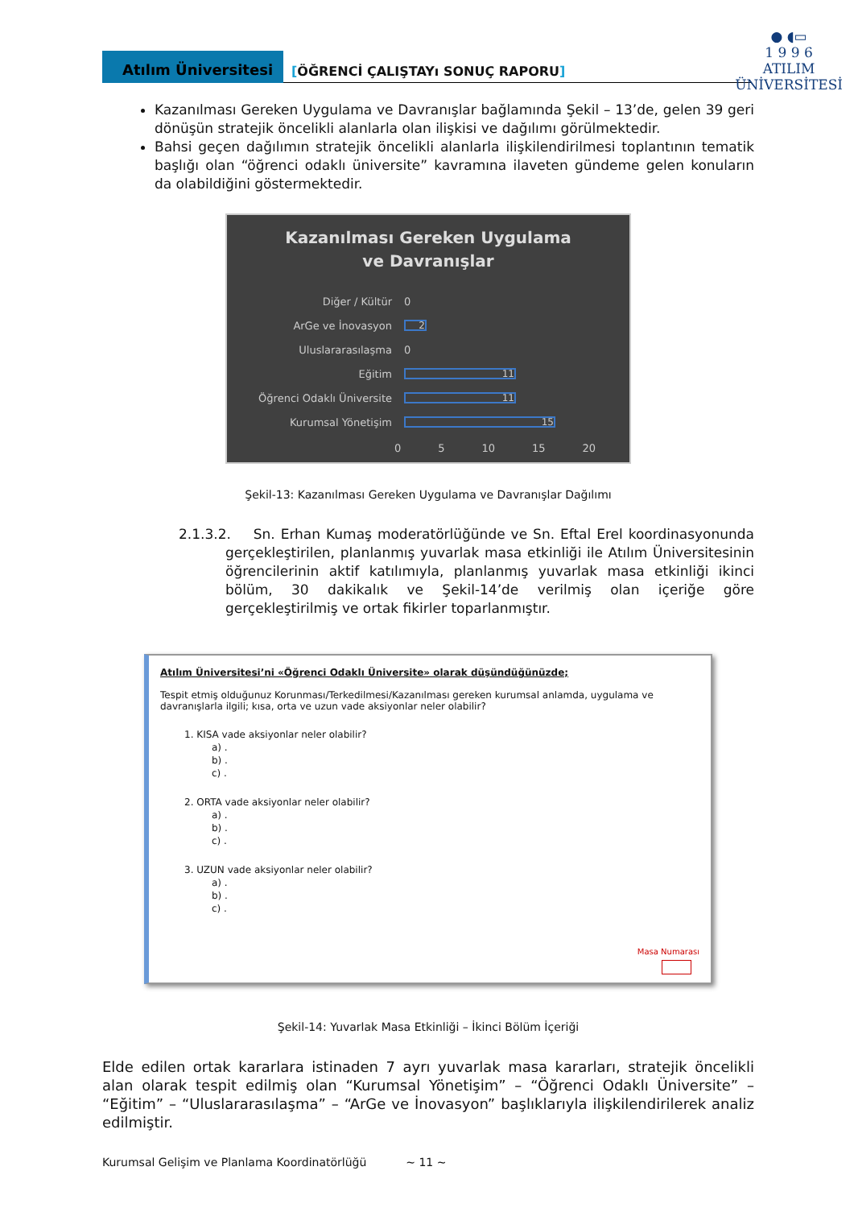● ◖▭
1 9 9 6
ATILIM
ÜNİVERSİTESİ
Atılım Üniversitesi
[ÖĞRENCİ ÇALIŞTAYı SONUÇ RAPORU]
Kazanılması Gereken Uygulama ve Davranışlar bağlamında Şekil – 13’de, gelen 39 geri dönüşün stratejik öncelikli alanlarla olan ilişkisi ve dağılımı görülmektedir.
Bahsi geçen dağılımın stratejik öncelikli alanlarla ilişkilendirilmesi toplantının tematik başlığı olan “öğrenci odaklı üniversite” kavramına ilaveten gündeme gelen konuların da olabildiğini göstermektedir.
Kazanılması Gereken Uygulama
ve Davranışlar
Diğer / Kültür 0
ArGe ve İnovasyon
2
Uluslararasılaşma 0
Eğitim
11
Öğrenci Odaklı Üniversite
11
Kurumsal Yönetişim
15
0 5 10 15 20
Şekil-13: Kazanılması Gereken Uygulama ve Davranışlar Dağılımı
2.1.3.2. Sn. Erhan Kumaş moderatörlüğünde ve Sn. Eftal Erel koordinasyonunda gerçekleştirilen, planlanmış yuvarlak masa etkinliği ile Atılım Üniversitesinin öğrencilerinin aktif katılımıyla, planlanmış yuvarlak masa etkinliği ikinci bölüm, 30 dakikalık ve Şekil-14’de verilmiş olan içeriğe göre gerçekleştirilmiş ve ortak fikirler toparlanmıştır.
Atılım Üniversitesi’ni «Öğrenci Odaklı Üniversite» olarak düşündüğünüzde;
Tespit etmiş olduğunuz Korunması/Terkedilmesi/Kazanılması gereken kurumsal anlamda, uygulama ve davranışlarla ilgili; kısa, orta ve uzun vade aksiyonlar neler olabilir?
1. KISA vade aksiyonlar neler olabilir?
a) .
b) .
c) .
2. ORTA vade aksiyonlar neler olabilir?
a) .
b) .
c) .
3. UZUN vade aksiyonlar neler olabilir?
a) .
b) .
c) .
Masa Numarası
Şekil-14: Yuvarlak Masa Etkinliği – İkinci Bölüm İçeriği
Elde edilen ortak kararlara istinaden 7 ayrı yuvarlak masa kararları, stratejik öncelikli alan olarak tespit edilmiş olan “Kurumsal Yönetişim” – “Öğrenci Odaklı Üniversite” – “Eğitim” – “Uluslararasılaşma” – “ArGe ve İnovasyon” başlıklarıyla ilişkilendirilerek analiz edilmiştir.
Kurumsal Gelişim ve Planlama Koordinatörlüğü ~ 11 ~